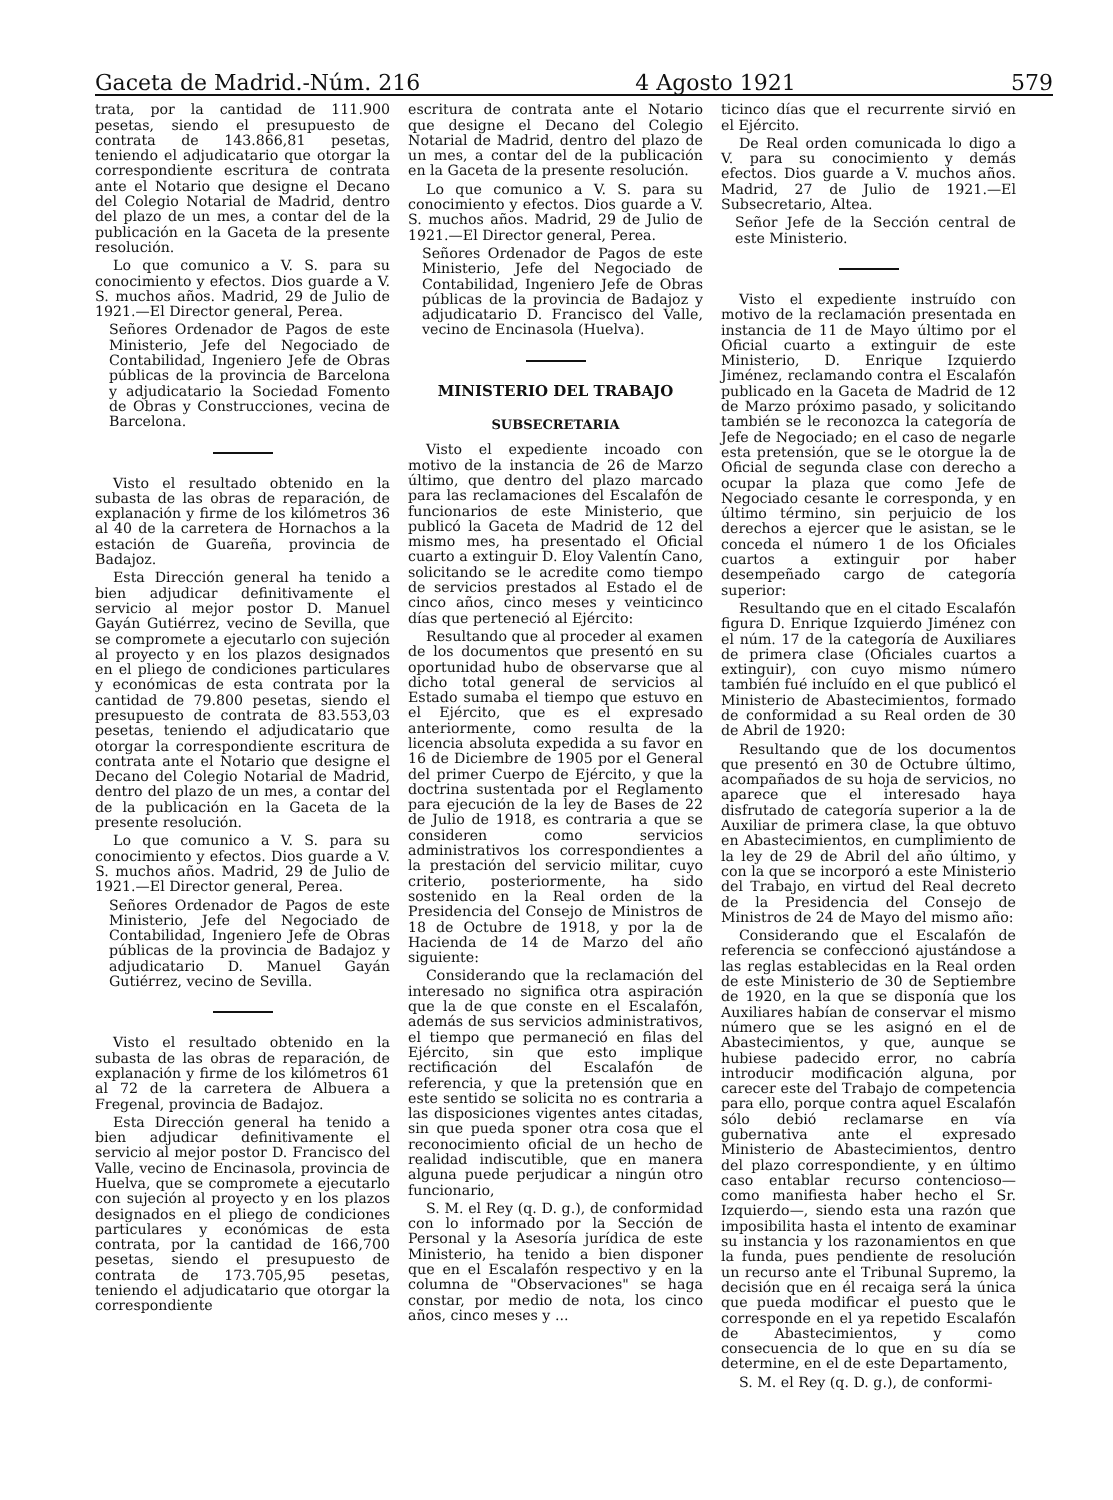Gaceta de Madrid.-Núm. 216 4 Agosto 1921 579
trata, por la cantidad de 111.900 pesetas, siendo el presupuesto de contrata de 143.866,81 pesetas, teniendo el adjudicatario que otorgar la correspondiente escritura de contrata ante el Notario que designe el Decano del Colegio Notarial de Madrid, dentro del plazo de un mes, a contar del de la publicación en la Gaceta de la presente resolución.
Lo que comunico a V. S. para su conocimiento y efectos. Dios guarde a V. S. muchos años. Madrid, 29 de Julio de 1921.—El Director general, Perea.
Señores Ordenador de Pagos de este Ministerio, Jefe del Negociado de Contabilidad, Ingeniero Jefe de Obras públicas de la provincia de Barcelona y adjudicatario la Sociedad Fomento de Obras y Construcciones, vecina de Barcelona.
Visto el resultado obtenido en la subasta de las obras de reparación, de explanación y firme de los kilómetros 36 al 40 de la carretera de Hornachos a la estación de Guareña, provincia de Badajoz.
Esta Dirección general ha tenido a bien adjudicar definitivamente el servicio al mejor postor D. Manuel Gayán Gutiérrez, vecino de Sevilla, que se compromete a ejecutarlo con sujeción al proyecto y en los plazos designados en el pliego de condiciones particulares y económicas de esta contrata por la cantidad de 79.800 pesetas, siendo el presupuesto de contrata de 83.553,03 pesetas, teniendo el adjudicatario que otorgar la correspondiente escritura de contrata ante el Notario que designe el Decano del Colegio Notarial de Madrid, dentro del plazo de un mes, a contar del de la publicación en la Gaceta de la presente resolución.
Lo que comunico a V. S. para su conocimiento y efectos. Dios guarde a V. S. muchos años. Madrid, 29 de Julio de 1921.—El Director general, Perea.
Señores Ordenador de Pagos de este Ministerio, Jefe del Negociado de Contabilidad, Ingeniero Jefe de Obras públicas de la provincia de Badajoz y adjudicatario D. Manuel Gayán Gutiérrez, vecino de Sevilla.
Visto el resultado obtenido en la subasta de las obras de reparación, de explanación y firme de los kilómetros 61 al 72 de la carretera de Albuera a Fregenal, provincia de Badajoz.
Esta Dirección general ha tenido a bien adjudicar definitivamente el servicio al mejor postor D. Francisco del Valle, vecino de Encinasola, provincia de Huelva, que se compromete a ejecutarlo con sujeción al proyecto y en los plazos designados en el pliego de condiciones particulares y económicas de esta contrata, por la cantidad de 166,700 pesetas, siendo el presupuesto de contrata de 173.705,95 pesetas, teniendo el adjudicatario que otorgar la correspondiente
escritura de contrata ante el Notario que designe el Decano del Colegio Notarial de Madrid, dentro del plazo de un mes, a contar del de la publicación en la Gaceta de la presente resolución.
Lo que comunico a V. S. para su conocimiento y efectos. Dios guarde a V. S. muchos años. Madrid, 29 de Julio de 1921.—El Director general, Perea.
Señores Ordenador de Pagos de este Ministerio, Jefe del Negociado de Contabilidad, Ingeniero Jefe de Obras públicas de la provincia de Badajoz y adjudicatario D. Francisco del Valle, vecino de Encinasola (Huelva).
MINISTERIO DEL TRABAJO
SUBSECRETARIA
Visto el expediente incoado con motivo de la instancia de 26 de Marzo último, que dentro del plazo marcado para las reclamaciones del Escalafón de funcionarios de este Ministerio, que publicó la Gaceta de Madrid de 12 del mismo mes, ha presentado el Oficial cuarto a extinguir D. Eloy Valentín Cano, solicitando se le acredite como tiempo de servicios prestados al Estado el de cinco años, cinco meses y veinticinco días que perteneció al Ejército:
Resultando que al proceder al examen de los documentos que presentó en su oportunidad hubo de observarse que al dicho total general de servicios al Estado sumaba el tiempo que estuvo en el Ejército, que es el expresado anteriormente, como resulta de la licencia absoluta expedida a su favor en 16 de Diciembre de 1905 por el General del primer Cuerpo de Ejército, y que la doctrina sustentada por el Reglamento para ejecución de la ley de Bases de 22 de Julio de 1918, es contraria a que se consideren como servicios administrativos los correspondientes a la prestación del servicio militar, cuyo criterio, posteriormente, ha sido sostenido en la Real orden de la Presidencia del Consejo de Ministros de 18 de Octubre de 1918, y por la de Hacienda de 14 de Marzo del año siguiente:
Considerando que la reclamación del interesado no significa otra aspiración que la de que conste en el Escalafón, además de sus servicios administrativos, el tiempo que permaneció en filas del Ejército, sin que esto implique rectificación del Escalafón de referencia, y que la pretensión que en este sentido se solicita no es contraria a las disposiciones vigentes antes citadas, sin que pueda sponer otra cosa que el reconocimiento oficial de un hecho de realidad indiscutible, que en manera alguna puede perjudicar a ningún otro funcionario,
S. M. el Rey (q. D. g.), de conformidad con lo informado por la Sección de Personal y la Asesoría jurídica de este Ministerio, ha tenido a bien disponer que en el Escalafón respectivo y en la columna de "Observaciones" se haga constar, por medio de nota, los cinco años, cinco meses y ...
ticinco días que el recurrente sirvió en el Ejército.
De Real orden comunicada lo digo a V. para su conocimiento y demás efectos. Dios guarde a V. muchos años. Madrid, 27 de Julio de 1921.—El Subsecretario, Altea.
Señor Jefe de la Sección central de este Ministerio.
Visto el expediente instruído con motivo de la reclamación presentada en instancia de 11 de Mayo último por el Oficial cuarto a extinguir de este Ministerio, D. Enrique Izquierdo Jiménez, reclamando contra el Escalafón publicado en la Gaceta de Madrid de 12 de Marzo próximo pasado, y solicitando también se le reconozca la categoría de Jefe de Negociado; en el caso de negarle esta pretensión, que se le otorgue la de Oficial de segunda clase con derecho a ocupar la plaza que como Jefe de Negociado cesante le corresponda, y en último término, sin perjuicio de los derechos a ejercer que le asistan, se le conceda el número 1 de los Oficiales cuartos a extinguir por haber desempeñado cargo de categoría superior:
Resultando que en el citado Escalafón figura D. Enrique Izquierdo Jiménez con el núm. 17 de la categoría de Auxiliares de primera clase (Oficiales cuartos a extinguir), con cuyo mismo número también fué incluído en el que publicó el Ministerio de Abastecimientos, formado de conformidad a su Real orden de 30 de Abril de 1920:
Resultando que de los documentos que presentó en 30 de Octubre último, acompañados de su hoja de servicios, no aparece que el interesado haya disfrutado de categoría superior a la de Auxiliar de primera clase, la que obtuvo en Abastecimientos, en cumplimiento de la ley de 29 de Abril del año último, y con la que se incorporó a este Ministerio del Trabajo, en virtud del Real decreto de la Presidencia del Consejo de Ministros de 24 de Mayo del mismo año:
Considerando que el Escalafón de referencia se confeccionó ajustándose a las reglas establecidas en la Real orden de este Ministerio de 30 de Septiembre de 1920, en la que se disponía que los Auxiliares habían de conservar el mismo número que se les asignó en el de Abastecimientos, y que, aunque se hubiese padecido error, no cabría introducir modificación alguna, por carecer este del Trabajo de competencia para ello, porque contra aquel Escalafón sólo debió reclamarse en vía gubernativa ante el expresado Ministerio de Abastecimientos, dentro del plazo correspondiente, y en último caso entablar recurso contencioso—como manifiesta haber hecho el Sr. Izquierdo—, siendo esta una razón que imposibilita hasta el intento de examinar su instancia y los razonamientos en que la funda, pues pendiente de resolución un recurso ante el Tribunal Supremo, la decisión que en él recaiga será la única que pueda modificar el puesto que le corresponde en el ya repetido Escalafón de Abastecimientos, y como consecuencia de lo que en su día se determine, en el de este Departamento,
S. M. el Rey (q. D. g.), de conformi-